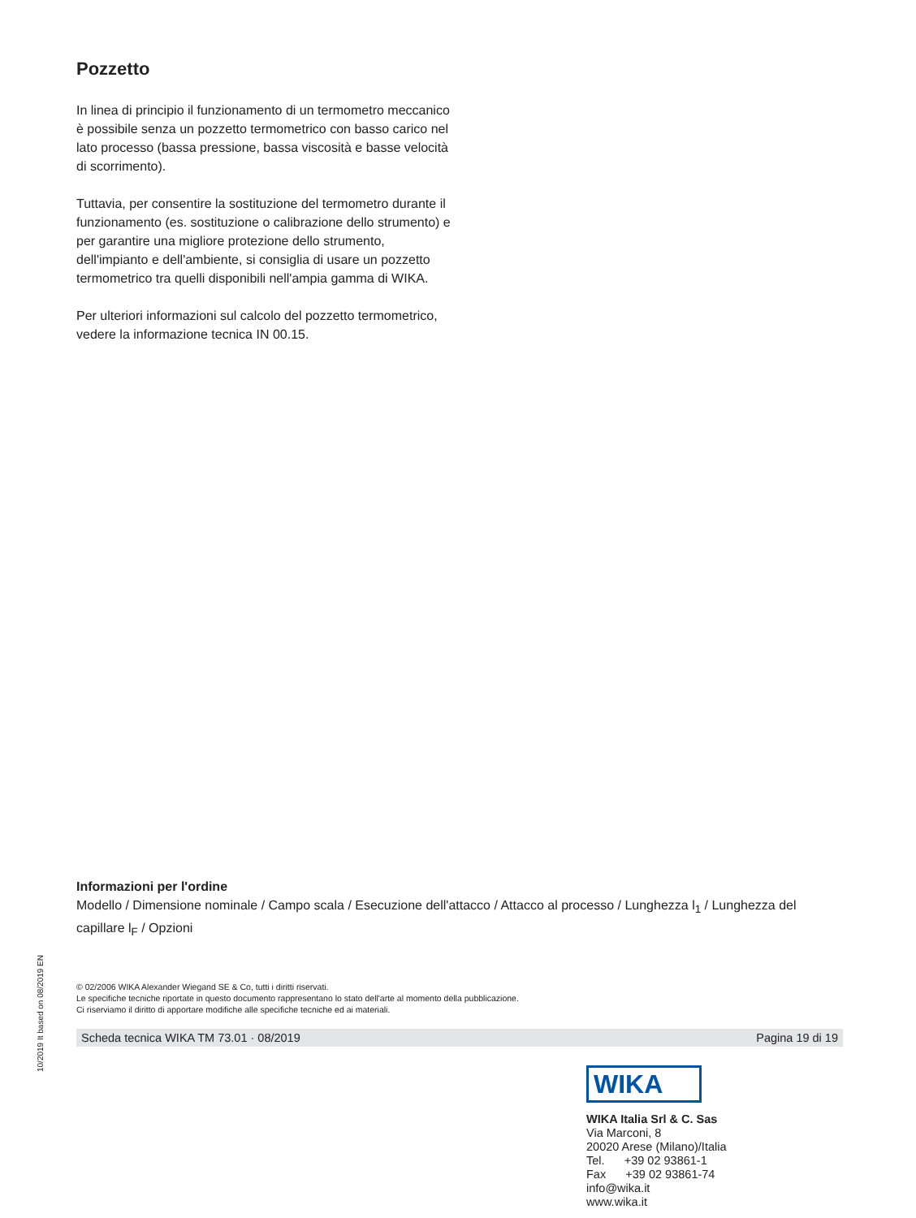Pozzetto
In linea di principio il funzionamento di un termometro meccanico è possibile senza un pozzetto termometrico con basso carico nel lato processo (bassa pressione, bassa viscosità e basse velocità di scorrimento).
Tuttavia, per consentire la sostituzione del termometro durante il funzionamento (es. sostituzione o calibrazione dello strumento) e per garantire una migliore protezione dello strumento, dell'impianto e dell'ambiente, si consiglia di usare un pozzetto termometrico tra quelli disponibili nell'ampia gamma di WIKA.
Per ulteriori informazioni sul calcolo del pozzetto termometrico, vedere la informazione tecnica IN 00.15.
Informazioni per l'ordine
Modello / Dimensione nominale / Campo scala / Esecuzione dell'attacco / Attacco al processo / Lunghezza l<sub>1</sub> / Lunghezza del capillare l<sub>F</sub> / Opzioni
© 02/2006 WIKA Alexander Wiegand SE & Co, tutti i diritti riservati.
Le specifiche tecniche riportate in questo documento rappresentano lo stato dell'arte al momento della pubblicazione.
Ci riserviamo il diritto di apportare modifiche alle specifiche tecniche ed ai materiali.
Scheda tecnica WIKA TM 73.01 · 08/2019 Pagina 19 di 19
10/2019 It based on 08/2019 EN
WIKA
WIKA Italia Srl & C. Sas
Via Marconi, 8
20020 Arese (Milano)/Italia
Tel. +39 02 93861-1
Fax +39 02 93861-74
info@wika.it
www.wika.it